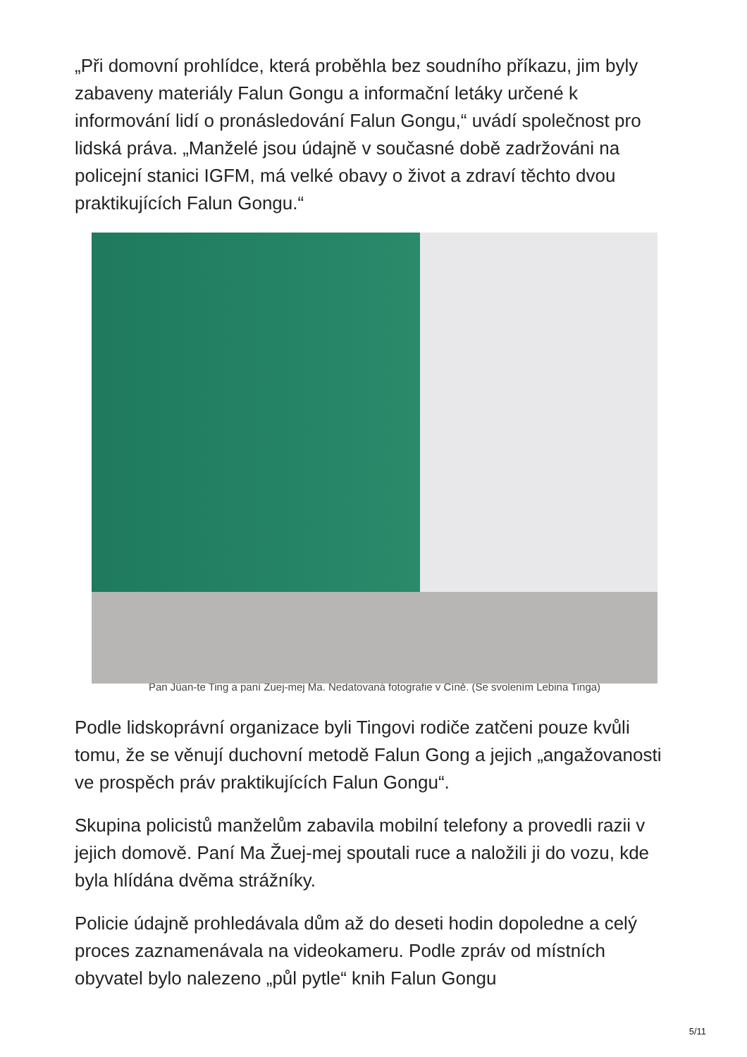„Při domovní prohlídce, která proběhla bez soudního příkazu, jim byly zabaveny materiály Falun Gongu a informační letáky určené k informování lidí o pronásledování Falun Gongu,“ uvádí společnost pro lidská práva. „Manželé jsou údajně v současné době zadržováni na policejní stanici IGFM, má velké obavy o život a zdraví těchto dvou praktikujících Falun Gongu.“
Pan Jüan-te Ting a paní Žuej-mej Ma. Nedatovaná fotografie v Číně. (Se svolením Lebina Tinga)
Podle lidskoprávní organizace byli Tingovi rodiče zatčeni pouze kvůli tomu, že se věnují duchovní metodě Falun Gong a jejich „angažovanosti ve prospěch práv praktikujících Falun Gongu“.
Skupina policistů manželům zabavila mobilní telefony a provedli razii v jejich domově. Paní Ma Žuej-mej spoutali ruce a naložili ji do vozu, kde byla hlídána dvěma strážníky.
Policie údajně prohledávala dům až do deseti hodin dopoledne a celý proces zaznamenávala na videokameru. Podle zpráv od místních obyvatel bylo nalezeno „půl pytle“ knih Falun Gongu
5/11